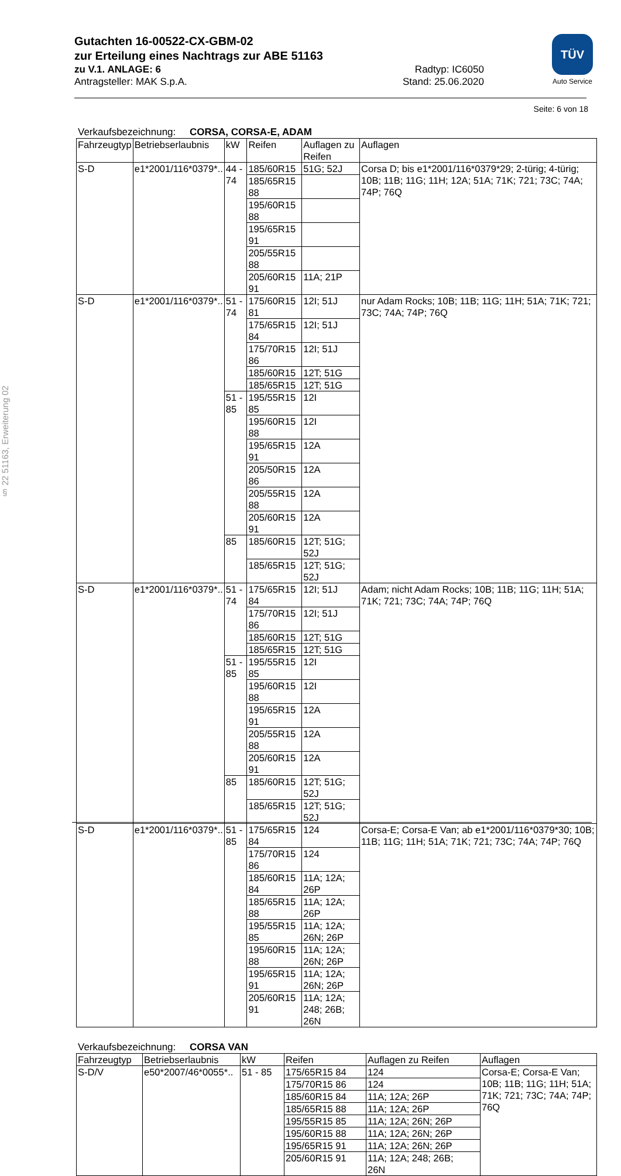Gutachten 16-00522-CX-GBM-02
zur Erteilung eines Nachtrags zur ABE 51163
zu V.1. ANLAGE: 6 Radtyp: IC6050
Antragsteller: MAK S.p.A. Stand: 25.06.2020
TÜV
Auto Service
§ 22 51163, Erweiterung 02
Seite: 6 von 18
Verkaufsbezeichnung: CORSA, CORSA-E, ADAM
| Fahrzeugtyp | Betriebserlaubnis | kW | Reifen | Auflagen zu Reifen | Auflagen |
| S-D | e1*2001/116*0379*.. | 44 - 74 | 185/60R15 | 51G; 52J | Corsa D; bis e1*2001/116*0379*29; 2-türig; 4-türig; 10B; 11B; 11G; 11H; 12A; 51A; 71K; 721; 73C; 74A; 74P; 76Q |
| | | | 185/65R15 88 | | |
| | | | 195/60R15 88 | | |
| | | | 195/65R15 91 | | |
| | | | 205/55R15 88 | | |
| | | | 205/60R15 91 | 11A; 21P | |
| S-D | e1*2001/116*0379*.. | 51 - 74 | 175/60R15 81 | 12I; 51J | nur Adam Rocks; 10B; 11B; 11G; 11H; 51A; 71K; 721; 73C; 74A; 74P; 76Q |
| | | | 175/65R15 84 | 12I; 51J | |
| | | | 175/70R15 86 | 12I; 51J | |
| | | | 185/60R15 | 12T; 51G | |
| | | | 185/65R15 | 12T; 51G | |
| | | 51 - 85 | 195/55R15 85 | 12I | |
| | | | 195/60R15 88 | 12I | |
| | | | 195/65R15 91 | 12A | |
| | | | 205/50R15 86 | 12A | |
| | | | 205/55R15 88 | 12A | |
| | | | 205/60R15 91 | 12A | |
| | | 85 | 185/60R15 | 12T; 51G; 52J | |
| | | | 185/65R15 | 12T; 51G; 52J | |
| S-D | e1*2001/116*0379*.. | 51 - 74 | 175/65R15 84 | 12I; 51J | Adam; nicht Adam Rocks; 10B; 11B; 11G; 11H; 51A; 71K; 721; 73C; 74A; 74P; 76Q |
| | | | 175/70R15 86 | 12I; 51J | |
| | | | 185/60R15 | 12T; 51G | |
| | | | 185/65R15 | 12T; 51G | |
| | | 51 - 85 | 195/55R15 85 | 12I | |
| | | | 195/60R15 88 | 12I | |
| | | | 195/65R15 91 | 12A | |
| | | | 205/55R15 88 | 12A | |
| | | | 205/60R15 91 | 12A | |
| | | 85 | 185/60R15 | 12T; 51G; 52J | |
| | | | 185/65R15 | 12T; 51G; 52J | |
| S-D | e1*2001/116*0379*.. | 51 - 85 | 175/65R15 84 | 124 | Corsa-E; Corsa-E Van; ab e1*2001/116*0379*30; 10B; 11B; 11G; 11H; 51A; 71K; 721; 73C; 74A; 74P; 76Q |
| | | | 175/70R15 86 | 124 | |
| | | | 185/60R15 84 | 11A; 12A; 26P | |
| | | | 185/65R15 88 | 11A; 12A; 26P | |
| | | | 195/55R15 85 | 11A; 12A; 26N; 26P | |
| | | | 195/60R15 88 | 11A; 12A; 26N; 26P | |
| | | | 195/65R15 91 | 11A; 12A; 26N; 26P | |
| | | | 205/60R15 91 | 11A; 12A; 248; 26B; 26N | |
Verkaufsbezeichnung: CORSA VAN
| Fahrzeugtyp | Betriebserlaubnis | kW | Reifen | Auflagen zu Reifen | Auflagen |
| S-D/V | e50*2007/46*0055*.. | 51 - 85 | 175/65R15 84 | 124 | Corsa-E; Corsa-E Van; 10B; 11B; 11G; 11H; 51A; 71K; 721; 73C; 74A; 74P; 76Q |
| | | | 175/70R15 86 | 124 | |
| | | | 185/60R15 84 | 11A; 12A; 26P | |
| | | | 185/65R15 88 | 11A; 12A; 26P | |
| | | | 195/55R15 85 | 11A; 12A; 26N; 26P | |
| | | | 195/60R15 88 | 11A; 12A; 26N; 26P | |
| | | | 195/65R15 91 | 11A; 12A; 26N; 26P | |
| | | | 205/60R15 91 | 11A; 12A; 248; 26B; 26N | |